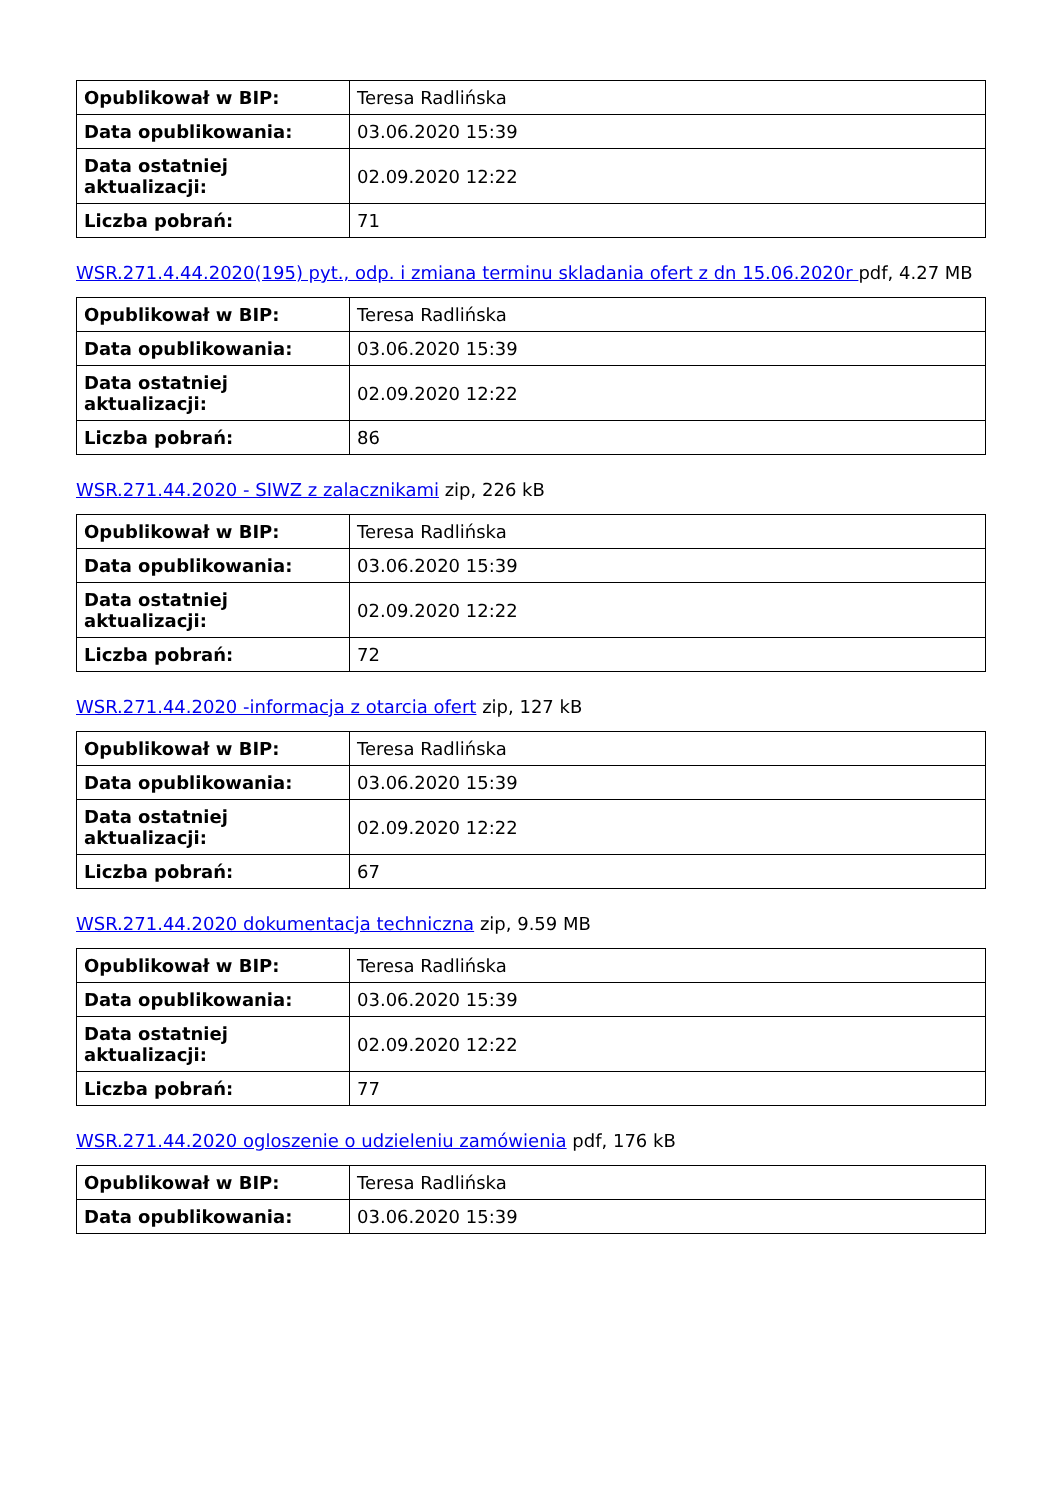| Opublikował w BIP: | Teresa Radlińska |
| Data opublikowania: | 03.06.2020 15:39 |
| Data ostatniej aktualizacji: | 02.09.2020 12:22 |
| Liczba pobrań: | 71 |
WSR.271.4.44.2020(195) pyt., odp. i zmiana terminu skladania ofert z dn 15.06.2020r pdf, 4.27 MB
| Opublikował w BIP: | Teresa Radlińska |
| Data opublikowania: | 03.06.2020 15:39 |
| Data ostatniej aktualizacji: | 02.09.2020 12:22 |
| Liczba pobrań: | 86 |
WSR.271.44.2020 - SIWZ z zalacznikami zip, 226 kB
| Opublikował w BIP: | Teresa Radlińska |
| Data opublikowania: | 03.06.2020 15:39 |
| Data ostatniej aktualizacji: | 02.09.2020 12:22 |
| Liczba pobrań: | 72 |
WSR.271.44.2020 -informacja z otarcia ofert zip, 127 kB
| Opublikował w BIP: | Teresa Radlińska |
| Data opublikowania: | 03.06.2020 15:39 |
| Data ostatniej aktualizacji: | 02.09.2020 12:22 |
| Liczba pobrań: | 67 |
WSR.271.44.2020 dokumentacja techniczna zip, 9.59 MB
| Opublikował w BIP: | Teresa Radlińska |
| Data opublikowania: | 03.06.2020 15:39 |
| Data ostatniej aktualizacji: | 02.09.2020 12:22 |
| Liczba pobrań: | 77 |
WSR.271.44.2020 ogloszenie o udzieleniu zamówienia pdf, 176 kB
| Opublikował w BIP: | Teresa Radlińska |
| Data opublikowania: | 03.06.2020 15:39 |